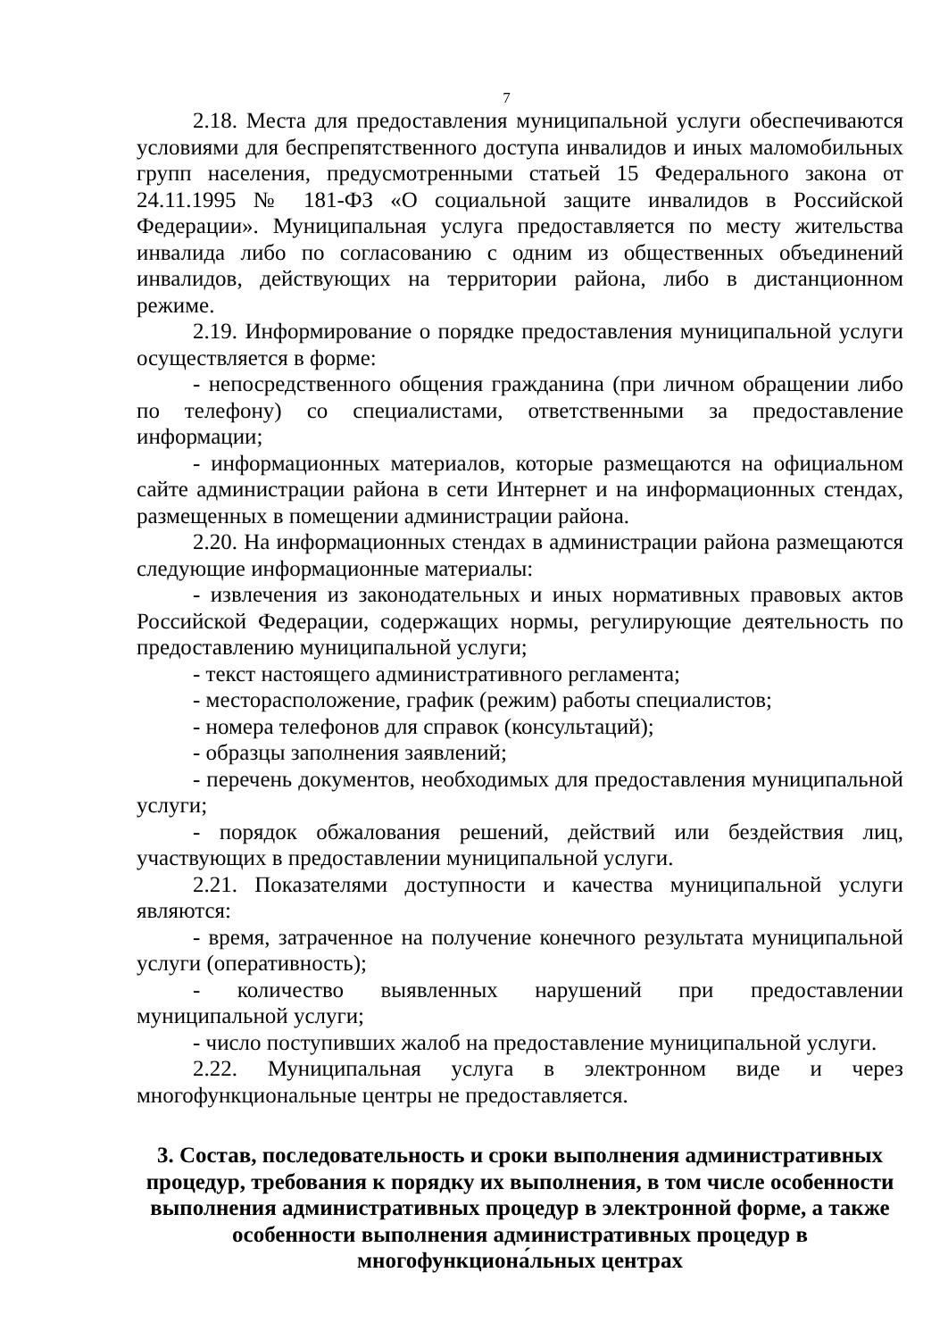7
2.18. Места для предоставления муниципальной услуги обеспечиваются условиями для беспрепятственного доступа инвалидов и иных маломобильных групп населения, предусмотренными статьей 15 Федерального закона от 24.11.1995 № 181-ФЗ «О социальной защите инвалидов в Российской Федерации». Муниципальная услуга предоставляется по месту жительства инвалида либо по согласованию с одним из общественных объединений инвалидов, действующих на территории района, либо в дистанционном режиме.
2.19. Информирование о порядке предоставления муниципальной услуги осуществляется в форме:
- непосредственного общения гражданина (при личном обращении либо по телефону) со специалистами, ответственными за предоставление информации;
- информационных материалов, которые размещаются на официальном сайте администрации района в сети Интернет и на информационных стендах, размещенных в помещении администрации района.
2.20. На информационных стендах в администрации района размещаются следующие информационные материалы:
- извлечения из законодательных и иных нормативных правовых актов Российской Федерации, содержащих нормы, регулирующие деятельность по предоставлению муниципальной услуги;
- текст настоящего административного регламента;
- месторасположение, график (режим) работы специалистов;
- номера телефонов для справок (консультаций);
- образцы заполнения заявлений;
- перечень документов, необходимых для предоставления муниципальной услуги;
- порядок обжалования решений, действий или бездействия лиц, участвующих в предоставлении муниципальной услуги.
2.21. Показателями доступности и качества муниципальной услуги являются:
- время, затраченное на получение конечного результата муниципальной услуги (оперативность);
- количество выявленных нарушений при предоставлении муниципальной услуги;
- число поступивших жалоб на предоставление муниципальной услуги.
2.22. Муниципальная услуга в электронном виде и через многофункциональные центры не предоставляется.
3. Состав, последовательность и сроки выполнения административных процедур, требования к порядку их выполнения, в том числе особенности выполнения административных процедур в электронной форме, а также особенности выполнения административных процедур в многофункциона́льных центрах